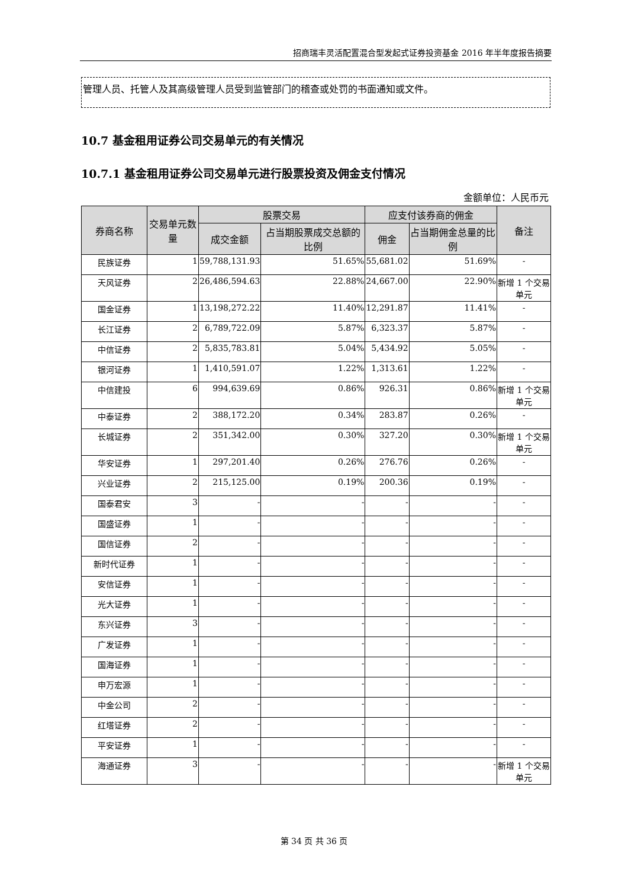招商瑞丰灵活配置混合型发起式证券投资基金 2016 年半年度报告摘要
管理人员、托管人及其高级管理人员受到监管部门的稽查或处罚的书面通知或文件。
10.7 基金租用证券公司交易单元的有关情况
10.7.1 基金租用证券公司交易单元进行股票投资及佣金支付情况
金额单位：人民币元
| 券商名称 | 交易单元数量 | 股票交易 | | 应支付该券商的佣金 | | 备注 |
| --- | --- | --- | --- | --- | --- | --- |
| | | 成交金额 | 占当期股票成交总额的比例 | 佣金 | 占当期佣金总量的比例 | |
| 民族证券 | 1 | 59,788,131.93 | 51.65% | 55,681.02 | 51.69% | - |
| 天风证券 | 2 | 26,486,594.63 | 22.88% | 24,667.00 | 22.90% | 新增 1 个交易单元 |
| 国金证券 | 1 | 13,198,272.22 | 11.40% | 12,291.87 | 11.41% | - |
| 长江证券 | 2 | 6,789,722.09 | 5.87% | 6,323.37 | 5.87% | - |
| 中信证券 | 2 | 5,835,783.81 | 5.04% | 5,434.92 | 5.05% | - |
| 银河证券 | 1 | 1,410,591.07 | 1.22% | 1,313.61 | 1.22% | - |
| 中信建投 | 6 | 994,639.69 | 0.86% | 926.31 | 0.86% | 新增 1 个交易单元 |
| 中泰证券 | 2 | 388,172.20 | 0.34% | 283.87 | 0.26% | - |
| 长城证券 | 2 | 351,342.00 | 0.30% | 327.20 | 0.30% | 新增 1 个交易单元 |
| 华安证券 | 1 | 297,201.40 | 0.26% | 276.76 | 0.26% | - |
| 兴业证券 | 2 | 215,125.00 | 0.19% | 200.36 | 0.19% | - |
| 国泰君安 | 3 | - | - | - | - | - |
| 国盛证券 | 1 | - | - | - | - | - |
| 国信证券 | 2 | - | - | - | - | - |
| 新时代证券 | 1 | - | - | - | - | - |
| 安信证券 | 1 | - | - | - | - | - |
| 光大证券 | 1 | - | - | - | - | - |
| 东兴证券 | 3 | - | - | - | - | - |
| 广发证券 | 1 | - | - | - | - | - |
| 国海证券 | 1 | - | - | - | - | - |
| 申万宏源 | 1 | - | - | - | - | - |
| 中金公司 | 2 | - | - | - | - | - |
| 红塔证券 | 2 | - | - | - | - | - |
| 平安证券 | 1 | - | - | - | - | - |
| 海通证券 | 3 | - | - | - | - | 新增 1 个交易单元 |
第 34 页 共 36 页